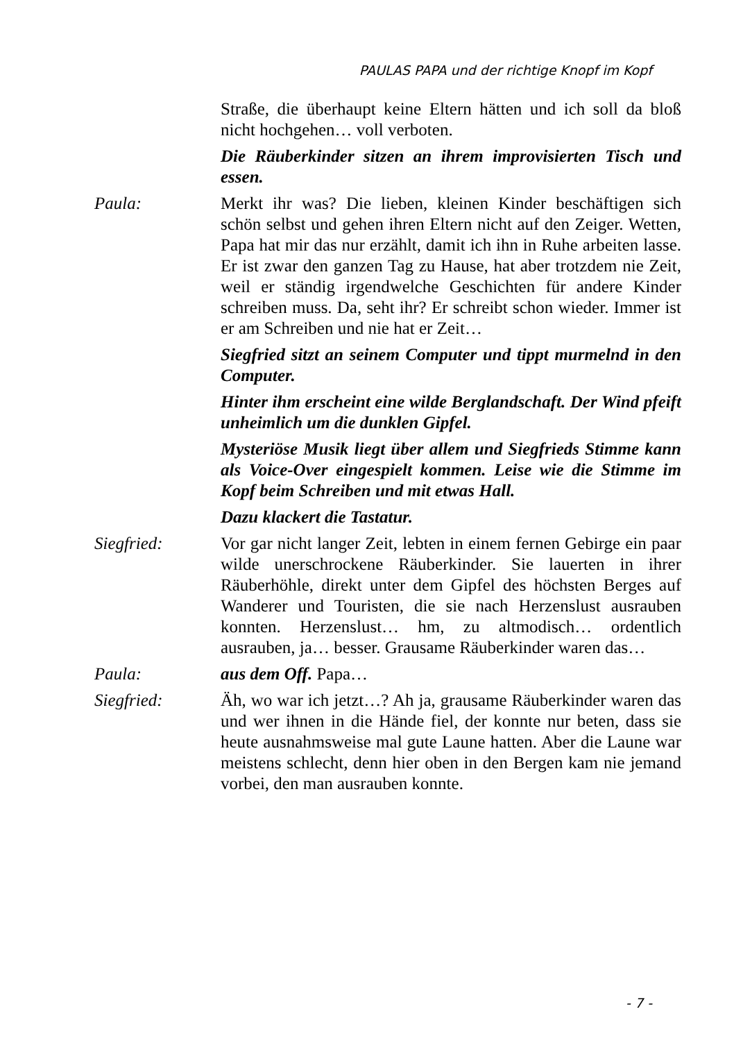PAULAS PAPA und der richtige Knopf im Kopf
Straße, die überhaupt keine Eltern hätten und ich soll da bloß nicht hochgehen… voll verboten.
Die Räuberkinder sitzen an ihrem improvisierten Tisch und essen.
Paula: Merkt ihr was? Die lieben, kleinen Kinder beschäftigen sich schön selbst und gehen ihren Eltern nicht auf den Zeiger. Wetten, Papa hat mir das nur erzählt, damit ich ihn in Ruhe arbeiten lasse. Er ist zwar den ganzen Tag zu Hause, hat aber trotzdem nie Zeit, weil er ständig irgendwelche Geschichten für andere Kinder schreiben muss. Da, seht ihr? Er schreibt schon wieder. Immer ist er am Schreiben und nie hat er Zeit…
Siegfried sitzt an seinem Computer und tippt murmelnd in den Computer.
Hinter ihm erscheint eine wilde Berglandschaft. Der Wind pfeift unheimlich um die dunklen Gipfel.
Mysteriöse Musik liegt über allem und Siegfrieds Stimme kann als Voice-Over eingespielt kommen. Leise wie die Stimme im Kopf beim Schreiben und mit etwas Hall.
Dazu klackert die Tastatur.
Siegfried: Vor gar nicht langer Zeit, lebten in einem fernen Gebirge ein paar wilde unerschrockene Räuberkinder. Sie lauerten in ihrer Räuberhöhle, direkt unter dem Gipfel des höchsten Berges auf Wanderer und Touristen, die sie nach Herzenslust ausrauben konnten. Herzenslust… hm, zu altmodisch… ordentlich ausrauben, ja… besser. Grausame Räuberkinder waren das…
Paula: aus dem Off. Papa…
Siegfried: Äh, wo war ich jetzt…? Ah ja, grausame Räuberkinder waren das und wer ihnen in die Hände fiel, der konnte nur beten, dass sie heute ausnahmsweise mal gute Laune hatten. Aber die Laune war meistens schlecht, denn hier oben in den Bergen kam nie jemand vorbei, den man ausrauben konnte.
- 7 -